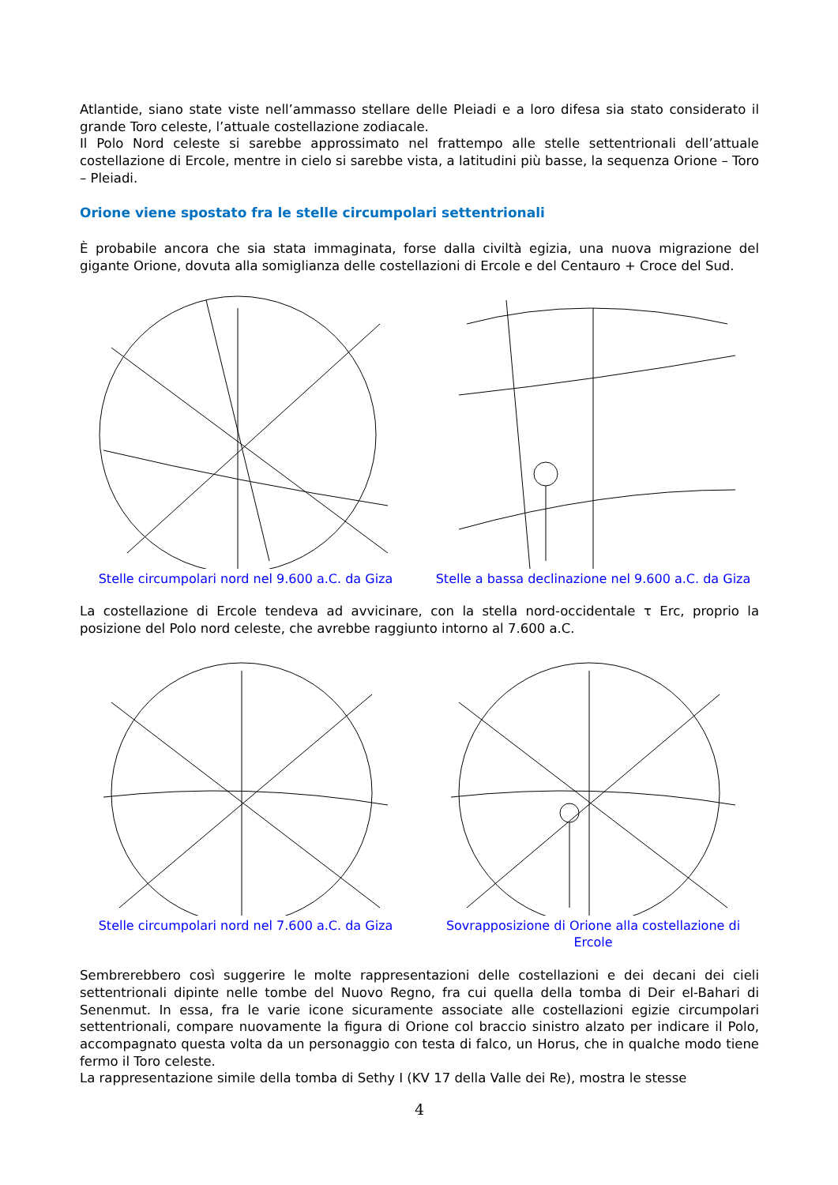Atlantide, siano state viste nell’ammasso stellare delle Pleiadi e a loro difesa sia stato considerato il grande Toro celeste, l’attuale costellazione zodiacale.
Il Polo Nord celeste si sarebbe approssimato nel frattempo alle stelle settentrionali dell’attuale costellazione di Ercole, mentre in cielo si sarebbe vista, a latitudini più basse, la sequenza Orione – Toro – Pleiadi.
Orione viene spostato fra le stelle circumpolari settentrionali
È probabile ancora che sia stata immaginata, forse dalla civiltà egizia, una nuova migrazione del gigante Orione, dovuta alla somiglianza delle costellazioni di Ercole e del Centauro + Croce del Sud.
Stelle circumpolari nord nel 9.600 a.C. da Giza
Stelle a bassa declinazione nel 9.600 a.C. da Giza
La costellazione di Ercole tendeva ad avvicinare, con la stella nord-occidentale τ Erc, proprio la posizione del Polo nord celeste, che avrebbe raggiunto intorno al 7.600 a.C.
Stelle circumpolari nord nel 7.600 a.C. da Giza
Sovrapposizione di Orione alla costellazione di Ercole
Sembrerebbero così suggerire le molte rappresentazioni delle costellazioni e dei decani dei cieli settentrionali dipinte nelle tombe del Nuovo Regno, fra cui quella della tomba di Deir el-Bahari di Senenmut. In essa, fra le varie icone sicuramente associate alle costellazioni egizie circumpolari settentrionali, compare nuovamente la figura di Orione col braccio sinistro alzato per indicare il Polo, accompagnato questa volta da un personaggio con testa di falco, un Horus, che in qualche modo tiene fermo il Toro celeste.
La rappresentazione simile della tomba di Sethy I (KV 17 della Valle dei Re), mostra le stesse
4